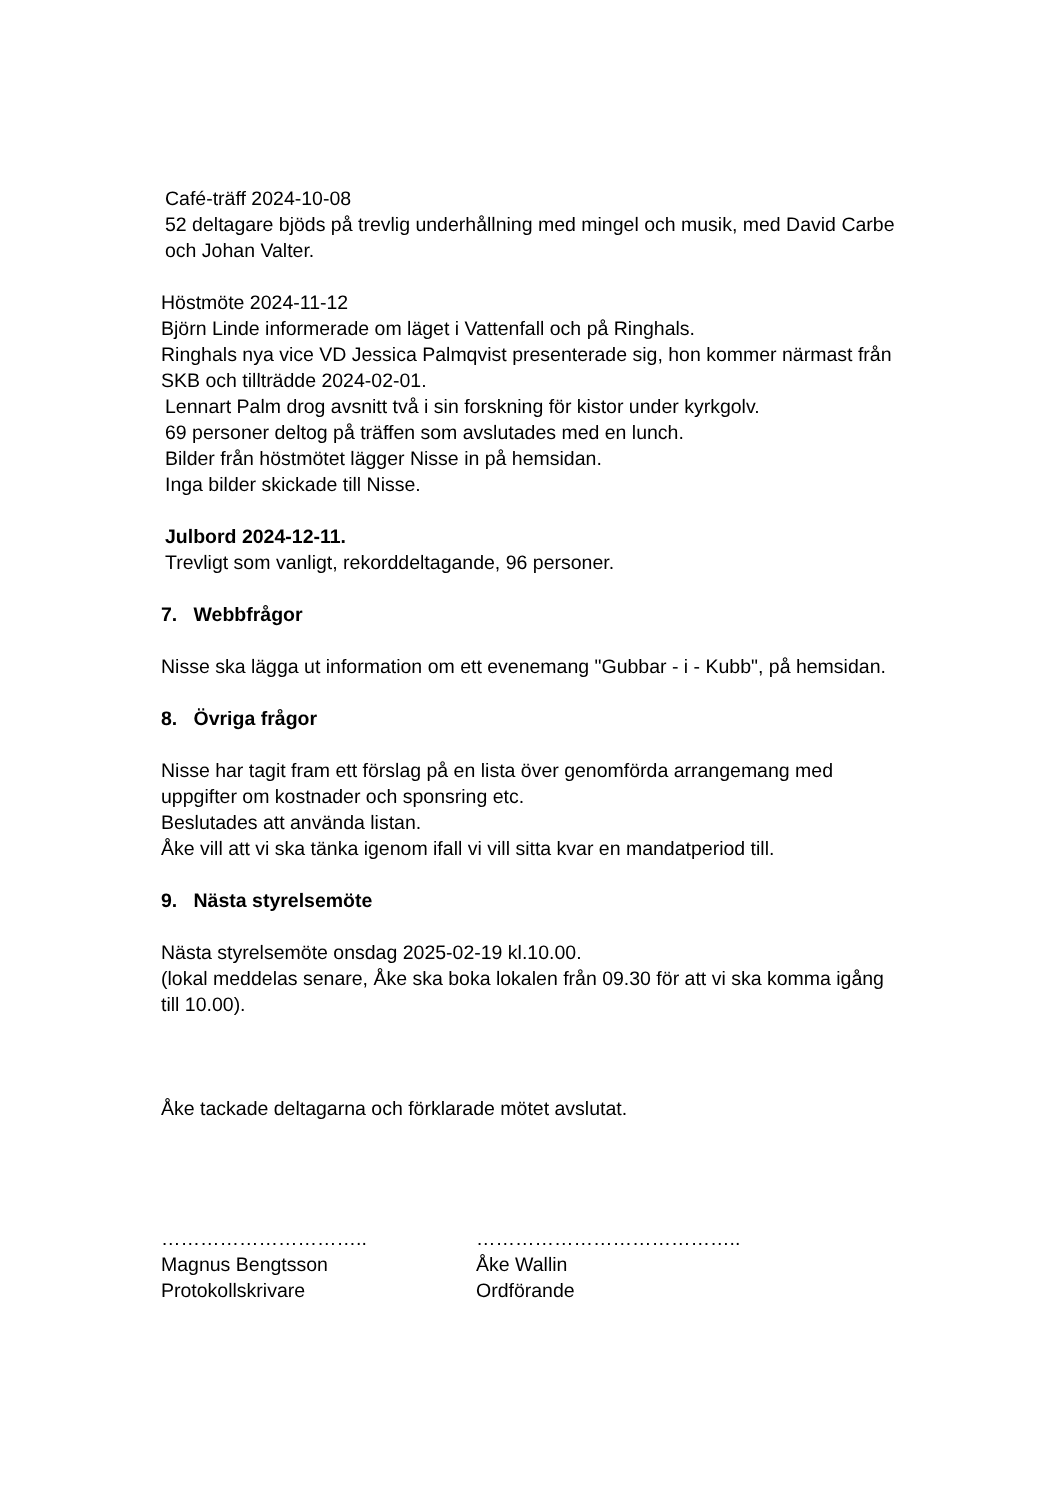Café-träff 2024-10-08
52 deltagare bjöds på trevlig underhållning med mingel och musik, med David Carbe och Johan Valter.
Höstmöte 2024-11-12
Björn Linde informerade om läget i Vattenfall och på Ringhals.
Ringhals nya vice VD Jessica Palmqvist presenterade sig, hon kommer närmast från SKB och tillträdde 2024-02-01.
Lennart Palm drog avsnitt två i sin forskning för kistor under kyrkgolv.
69 personer deltog på träffen som avslutades med en lunch.
Bilder från höstmötet lägger Nisse in på hemsidan.
Inga bilder skickade till Nisse.
Julbord 2024-12-11.
Trevligt som vanligt, rekorddeltagande, 96 personer.
7. Webbfrågor
Nisse ska lägga ut information om ett evenemang "Gubbar - i - Kubb", på hemsidan.
8. Övriga frågor
Nisse har tagit fram ett förslag på en lista över genomförda arrangemang med uppgifter om kostnader och sponsring etc.
Beslutades att använda listan.
Åke vill att vi ska tänka igenom ifall vi vill sitta kvar en mandatperiod till.
9. Nästa styrelsemöte
Nästa styrelsemöte onsdag 2025-02-19 kl.10.00.
(lokal meddelas senare, Åke ska boka lokalen från 09.30 för att vi ska komma igång till 10.00).
Åke tackade deltagarna och förklarade mötet avslutat.
…………………………..
Magnus Bengtsson
Protokollskrivare
…………………………………..
Åke Wallin
Ordförande